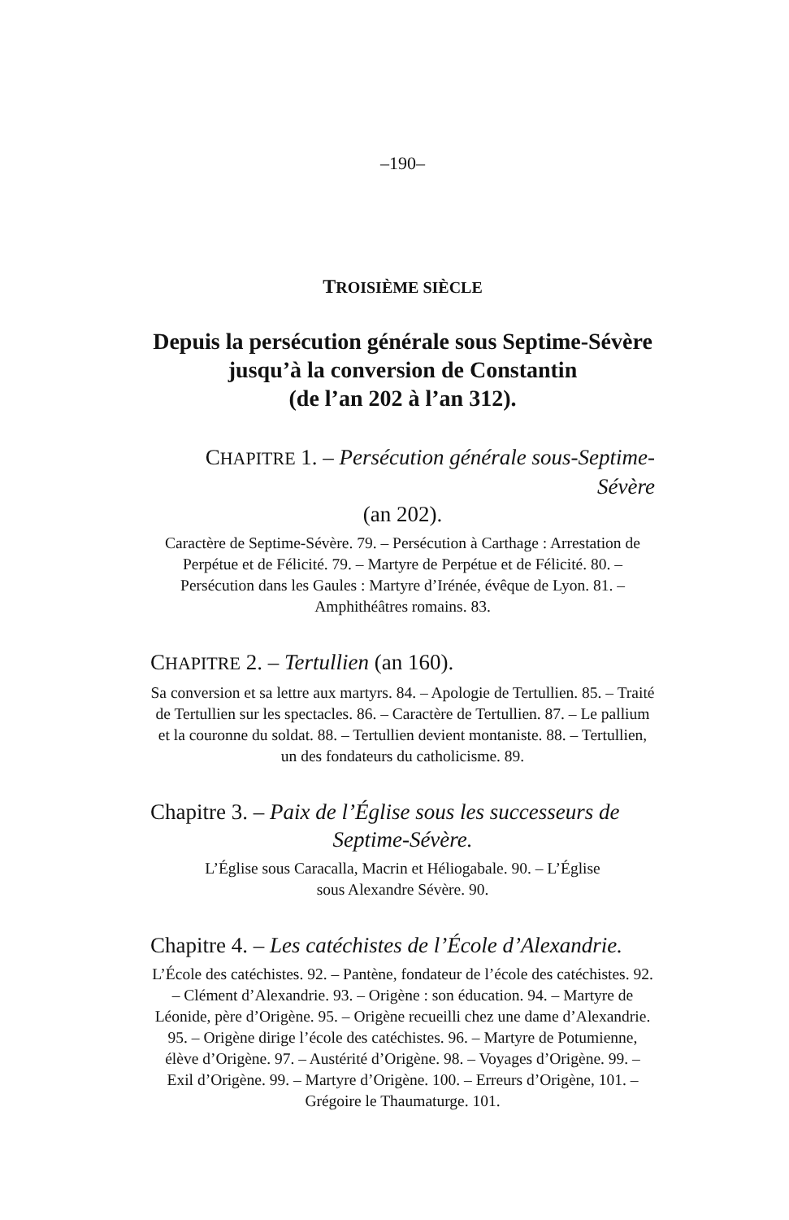–190–
TROISIÈME SIÈCLE
Depuis la persécution générale sous Septime-Sévère
jusqu’à la conversion de Constantin
(de l’an 202 à l’an 312).
CHAPITRE 1. – Persécution générale sous-Septime-Sévère
(an 202).
Caractère de Septime-Sévère. 79. – Persécution à Carthage : Arrestation de Perpétue et de Félicité. 79. – Martyre de Perpétue et de Félicité. 80. – Persécution dans les Gaules : Martyre d’Irénée, évêque de Lyon. 81. – Amphithéâtres romains. 83.
CHAPITRE 2. – Tertullien (an 160).
Sa conversion et sa lettre aux martyrs. 84. – Apologie de Tertullien. 85. – Traité de Tertullien sur les spectacles. 86. – Caractère de Tertullien. 87. – Le pallium et la couronne du soldat. 88. – Tertullien devient montaniste. 88. – Tertullien, un des fondateurs du catholicisme. 89.
Chapitre 3. – Paix de l’Église sous les successeurs de
Septime-Sévère.
L’Église sous Caracalla, Macrin et Héliogabale. 90. – L’Église
sous Alexandre Sévère. 90.
Chapitre 4. – Les catéchistes de l’École d’Alexandrie.
L’École des catéchistes. 92. – Pantène, fondateur de l’école des catéchistes. 92. – Clément d’Alexandrie. 93. – Origène : son éducation. 94. – Martyre de Léonide, père d’Origène. 95. – Origène recueilli chez une dame d’Alexandrie. 95. – Origène dirige l’école des catéchistes. 96. – Martyre de Potumienne, élève d’Origène. 97. – Austérité d’Origène. 98. – Voyages d’Origène. 99. – Exil d’Origène. 99. – Martyre d’Origène. 100. – Erreurs d’Origène, 101. – Grégoire le Thaumaturge. 101.